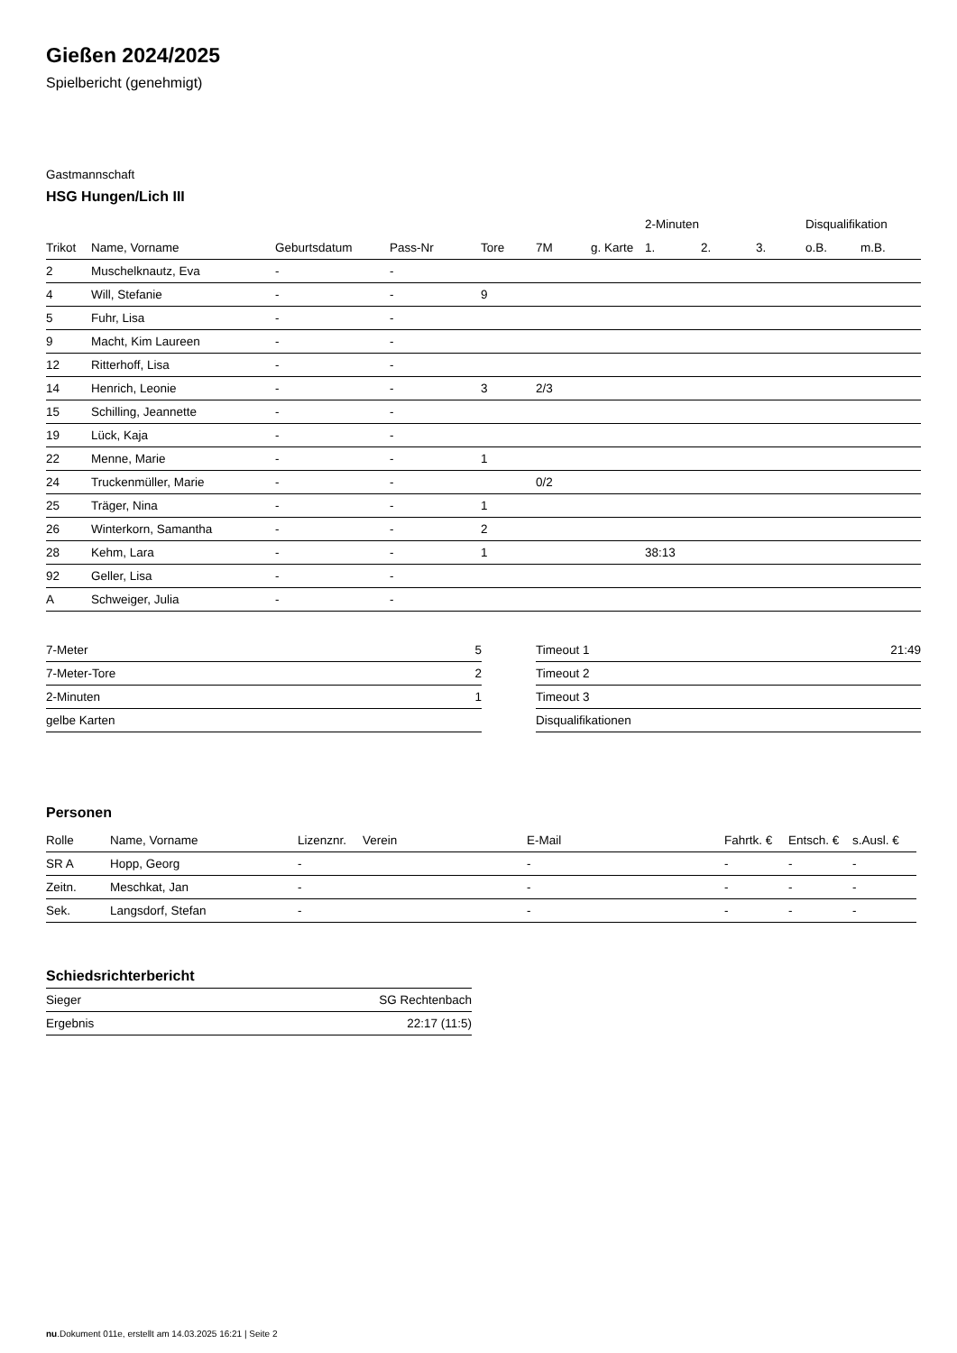Gießen 2024/2025
Spielbericht (genehmigt)
Gastmannschaft
HSG Hungen/Lich III
| | | | | | | | 2-Minuten | | | Disqualifikation | |
| --- | --- | --- | --- | --- | --- | --- | --- | --- | --- | --- | --- |
| Trikot | Name, Vorname | Geburtsdatum | Pass-Nr | Tore | 7M | g. Karte | 1. | 2. | 3. | o.B. | m.B. |
| 2 | Muschelknautz, Eva | - | - | | | | | | | | |
| 4 | Will, Stefanie | - | - | 9 | | | | | | | |
| 5 | Fuhr, Lisa | - | - | | | | | | | | |
| 9 | Macht, Kim Laureen | - | - | | | | | | | | |
| 12 | Ritterhoff, Lisa | - | - | | | | | | | | |
| 14 | Henrich, Leonie | - | - | 3 | 2/3 | | | | | | |
| 15 | Schilling, Jeannette | - | - | | | | | | | | |
| 19 | Lück, Kaja | - | - | | | | | | | | |
| 22 | Menne, Marie | - | - | 1 | | | | | | | |
| 24 | Truckenmüller, Marie | - | - | | 0/2 | | | | | | |
| 25 | Träger, Nina | - | - | 1 | | | | | | | |
| 26 | Winterkorn, Samantha | - | - | 2 | | | | | | | |
| 28 | Kehm, Lara | - | - | 1 | | | 38:13 | | | | |
| 92 | Geller, Lisa | - | - | | | | | | | | |
| A | Schweiger, Julia | - | - | | | | | | | | |
| 7-Meter | 5 |
| 7-Meter-Tore | 2 |
| 2-Minuten | 1 |
| gelbe Karten | |
| Timeout 1 | 21:49 |
| Timeout 2 | |
| Timeout 3 | |
| Disqualifikationen | |
Personen
| Rolle | Name, Vorname | Lizenznr. | Verein | E-Mail | Fahrtk. € | Entsch. € | s.Ausl. € |
| --- | --- | --- | --- | --- | --- | --- | --- |
| SR A | Hopp, Georg | - | | - | - | - | - |
| Zeitn. | Meschkat, Jan | - | | - | - | - | - |
| Sek. | Langsdorf, Stefan | - | | - | - | - | - |
Schiedsrichterbericht
| Sieger | SG Rechtenbach |
| Ergebnis | 22:17 (11:5) |
nu.Dokument 011e, erstellt am 14.03.2025 16:21 | Seite 2